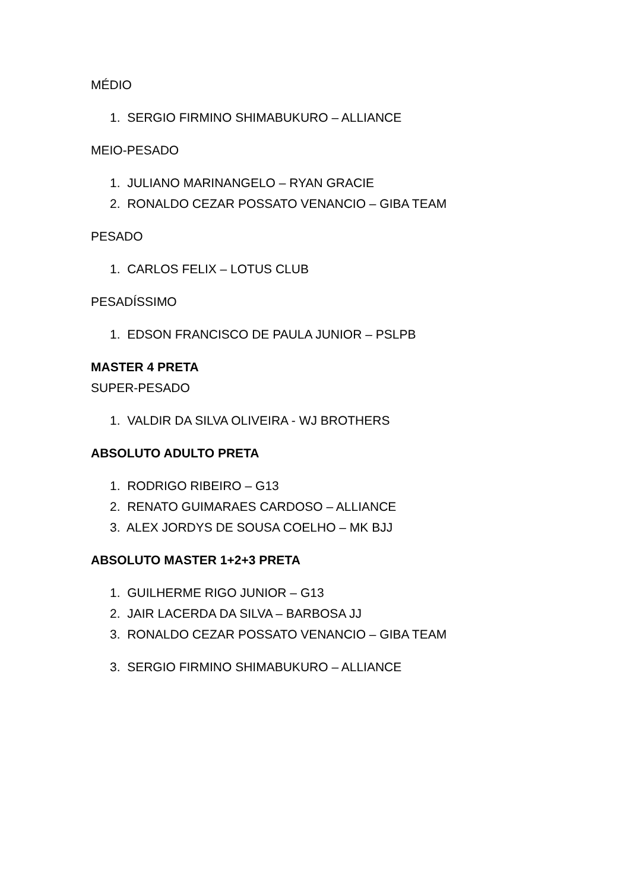MÉDIO
1. SERGIO FIRMINO SHIMABUKURO – ALLIANCE
MEIO-PESADO
1. JULIANO MARINANGELO – RYAN GRACIE
2. RONALDO CEZAR POSSATO VENANCIO – GIBA TEAM
PESADO
1. CARLOS FELIX – LOTUS CLUB
PESADÍSSIMO
1. EDSON FRANCISCO DE PAULA JUNIOR – PSLPB
MASTER 4 PRETA
SUPER-PESADO
1. VALDIR DA SILVA OLIVEIRA - WJ BROTHERS
ABSOLUTO ADULTO PRETA
1. RODRIGO RIBEIRO – G13
2. RENATO GUIMARAES CARDOSO – ALLIANCE
3. ALEX JORDYS DE SOUSA COELHO – MK BJJ
ABSOLUTO MASTER 1+2+3 PRETA
1. GUILHERME RIGO JUNIOR – G13
2. JAIR LACERDA DA SILVA – BARBOSA JJ
3. RONALDO CEZAR POSSATO VENANCIO – GIBA TEAM
3. SERGIO FIRMINO SHIMABUKURO – ALLIANCE